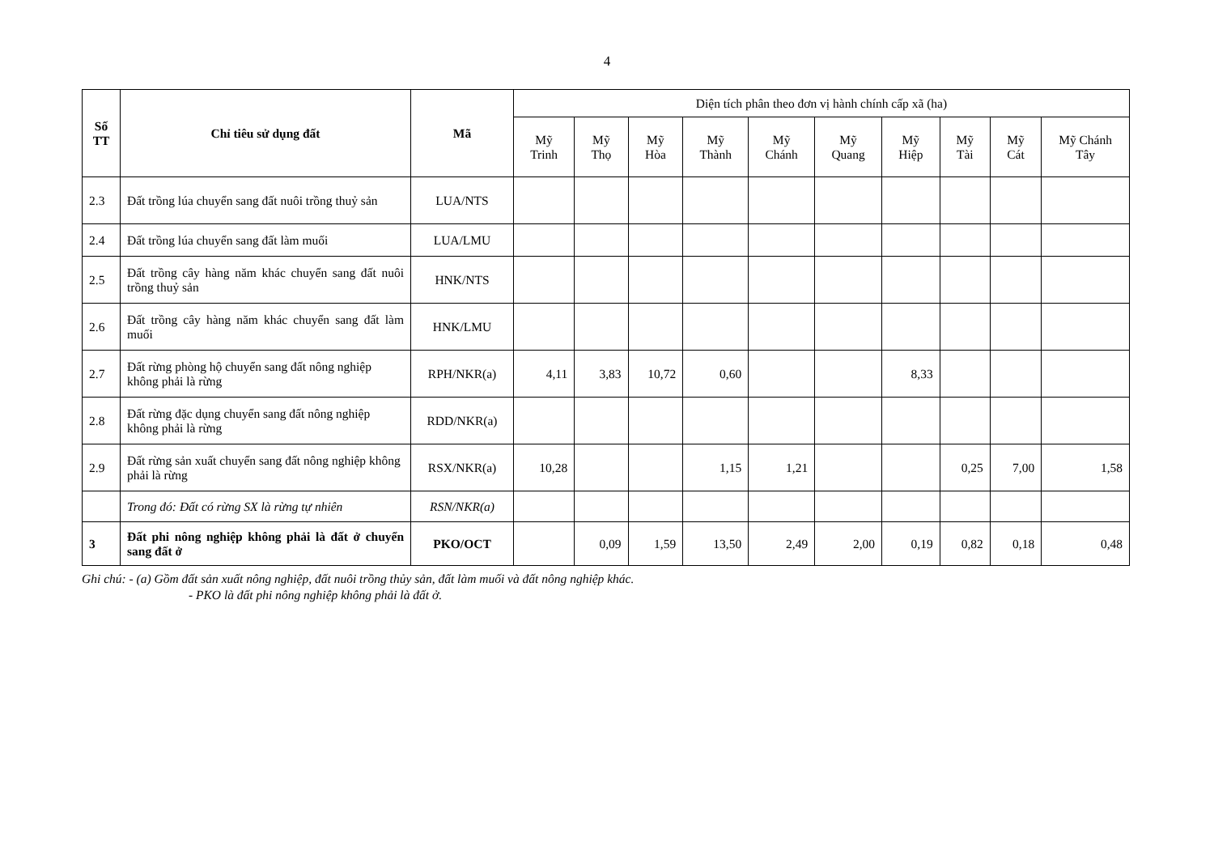4
| Số TT | Chỉ tiêu sử dụng đất | Mã | Diện tích phân theo đơn vị hành chính cấp xã (ha) | | | | | | | | | |
| --- | --- | --- | --- | --- | --- | --- | --- | --- | --- | --- | --- | --- |
| | | | Mỹ Trinh | Mỹ Thọ | Mỹ Hòa | Mỹ Thành | Mỹ Chánh | Mỹ Quang | Mỹ Hiệp | Mỹ Tài | Mỹ Cát | Mỹ Chánh Tây |
| 2.3 | Đất trồng lúa chuyển sang đất nuôi trồng thuỷ sản | LUA/NTS | | | | | | | | | | |
| 2.4 | Đất trồng lúa chuyển sang đất làm muối | LUA/LMU | | | | | | | | | | |
| 2.5 | Đất trồng cây hàng năm khác chuyển sang đất nuôi trồng thuỷ sản | HNK/NTS | | | | | | | | | | |
| 2.6 | Đất trồng cây hàng năm khác chuyển sang đất làm muối | HNK/LMU | | | | | | | | | | |
| 2.7 | Đất rừng phòng hộ chuyển sang đất nông nghiệp không phải là rừng | RPH/NKR(a) | 4,11 | 3,83 | 10,72 | 0,60 | | | 8,33 | | | |
| 2.8 | Đất rừng đặc dụng chuyển sang đất nông nghiệp không phải là rừng | RDD/NKR(a) | | | | | | | | | | |
| 2.9 | Đất rừng sản xuất chuyển sang đất nông nghiệp không phải là rừng | RSX/NKR(a) | 10,28 | | | 1,15 | 1,21 | | | 0,25 | 7,00 | 1,58 |
| | Trong đó: Đất có rừng SX là rừng tự nhiên | RSN/NKR(a) | | | | | | | | | | |
| 3 | Đất phi nông nghiệp không phải là đất ở chuyển sang đất ở | PKO/OCT | | 0,09 | 1,59 | 13,50 | 2,49 | 2,00 | 0,19 | 0,82 | 0,18 | 0,48 |
Ghi chú: - (a) Gồm đất sản xuất nông nghiệp, đất nuôi trồng thủy sản, đất làm muối và đất nông nghiệp khác.
- PKO là đất phi nông nghiệp không phải là đất ở.